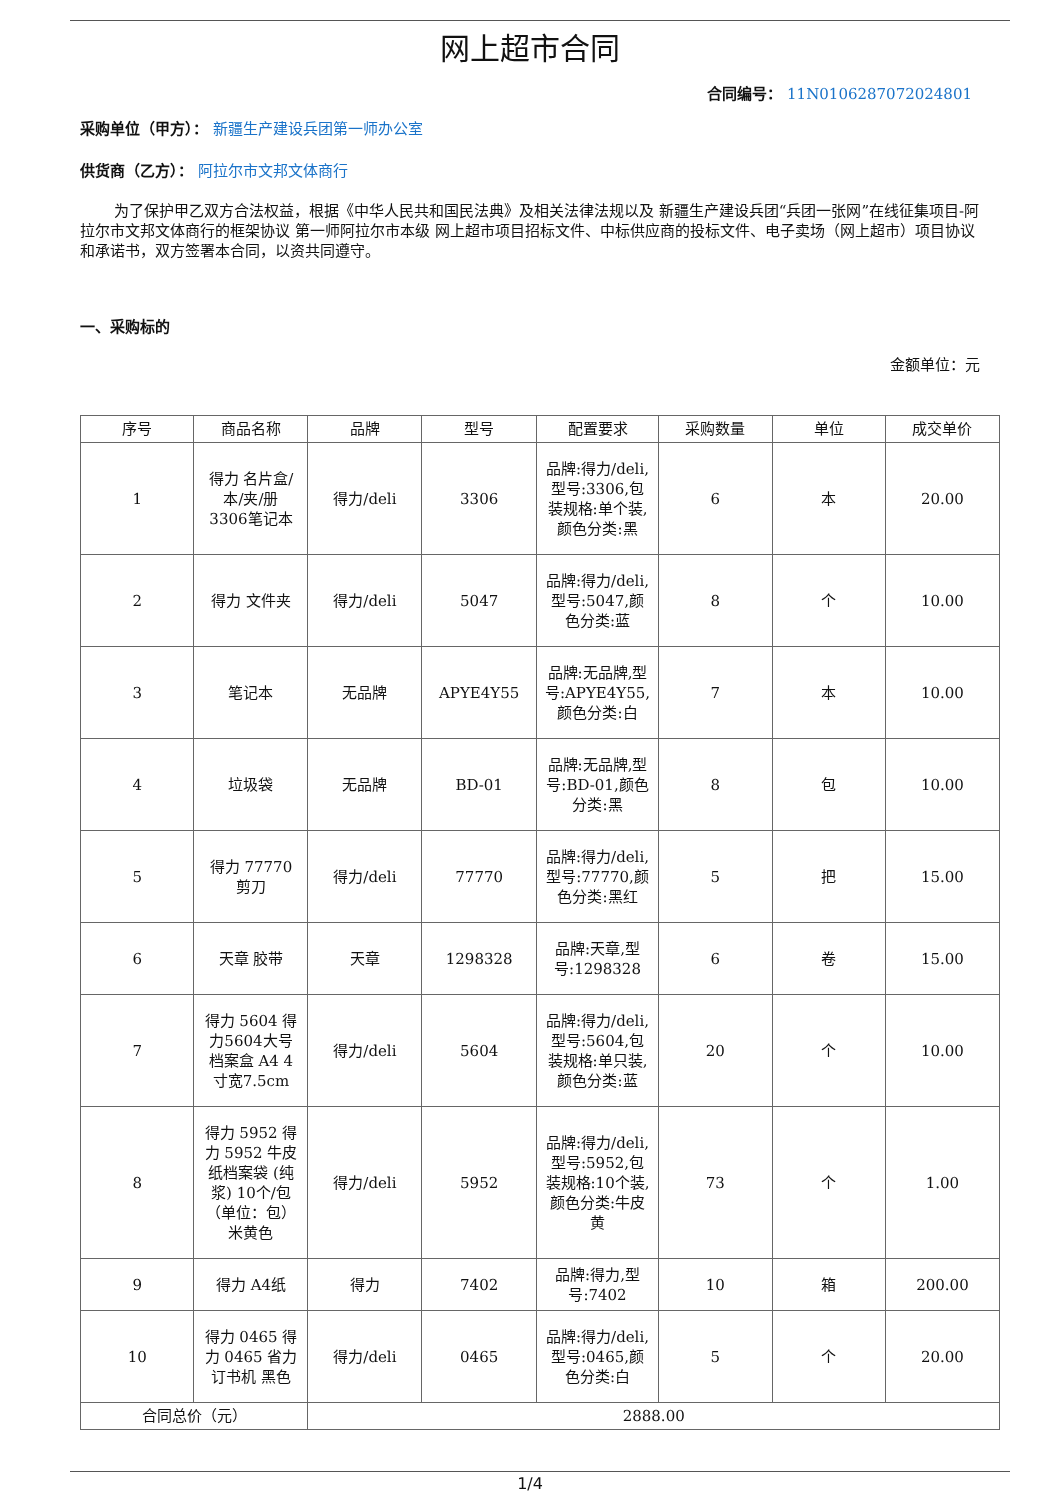网上超市合同
合同编号： 11N0106287072024801
采购单位（甲方）： 新疆生产建设兵团第一师办公室
供货商（乙方）： 阿拉尔市文邦文体商行
为了保护甲乙双方合法权益，根据《中华人民共和国民法典》及相关法律法规以及 新疆生产建设兵团“兵团一张网”在线征集项目-阿拉尔市文邦文体商行的框架协议 第一师阿拉尔市本级 网上超市项目招标文件、中标供应商的投标文件、电子卖场（网上超市）项目协议和承诺书，双方签署本合同，以资共同遵守。
一、采购标的
金额单位：元
| 序号 | 商品名称 | 品牌 | 型号 | 配置要求 | 采购数量 | 单位 | 成交单价 |
| --- | --- | --- | --- | --- | --- | --- | --- |
| 1 | 得力 名片盒/本/夹/册 3306笔记本 | 得力/deli | 3306 | 品牌:得力/deli,型号:3306,包装规格:单个装,颜色分类:黑 | 6 | 本 | 20.00 |
| 2 | 得力 文件夹 | 得力/deli | 5047 | 品牌:得力/deli,型号:5047,颜色分类:蓝 | 8 | 个 | 10.00 |
| 3 | 笔记本 | 无品牌 | APYE4Y55 | 品牌:无品牌,型号:APYE4Y55,颜色分类:白 | 7 | 本 | 10.00 |
| 4 | 垃圾袋 | 无品牌 | BD-01 | 品牌:无品牌,型号:BD-01,颜色分类:黑 | 8 | 包 | 10.00 |
| 5 | 得力 77770 剪刀 | 得力/deli | 77770 | 品牌:得力/deli,型号:77770,颜色分类:黑红 | 5 | 把 | 15.00 |
| 6 | 天章 胶带 | 天章 | 1298328 | 品牌:天章,型号:1298328 | 6 | 卷 | 15.00 |
| 7 | 得力 5604 得力5604大号档案盒 A4 4寸宽7.5cm | 得力/deli | 5604 | 品牌:得力/deli,型号:5604,包装规格:单只装,颜色分类:蓝 | 20 | 个 | 10.00 |
| 8 | 得力 5952 得力 5952 牛皮纸档案袋 (纯浆) 10个/包 （单位：包） 米黄色 | 得力/deli | 5952 | 品牌:得力/deli,型号:5952,包装规格:10个装,颜色分类:牛皮黄 | 73 | 个 | 1.00 |
| 9 | 得力 A4纸 | 得力 | 7402 | 品牌:得力,型号:7402 | 10 | 箱 | 200.00 |
| 10 | 得力 0465 得力 0465 省力订书机 黑色 | 得力/deli | 0465 | 品牌:得力/deli,型号:0465,颜色分类:白 | 5 | 个 | 20.00 |
| 合同总价（元） | | 2888.00 | | | | | |
1/4